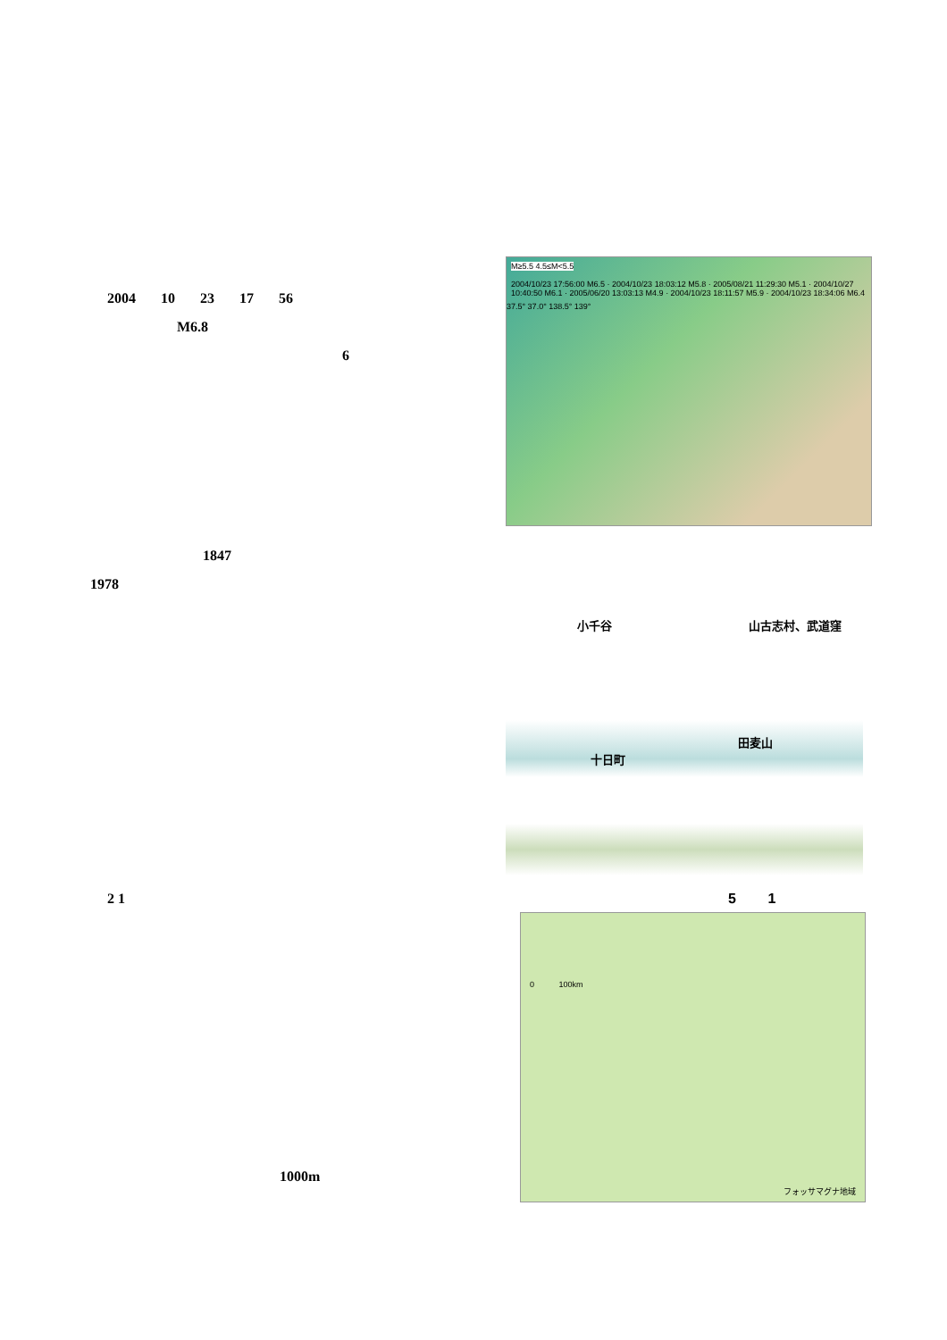2004 10 23 17 56
M6.8
6
M≥5.5 4.5≤M<5.5
2004/10/23 17:56:00 M6.5 · 2004/10/23 18:03:12 M5.8 · 2005/08/21 11:29:30 M5.1 · 2004/10/27 10:40:50 M6.1 · 2005/06/20 13:03:13 M4.9 · 2004/10/23 18:11:57 M5.9 · 2004/10/23 18:34:06 M6.4
37.5° 37.0° 138.5° 139°
1847
1978
小千谷 山古志村、武道窪
田麦山
十日町
2 1 5 1
0 100km
フォッサマグナ地域
1000m